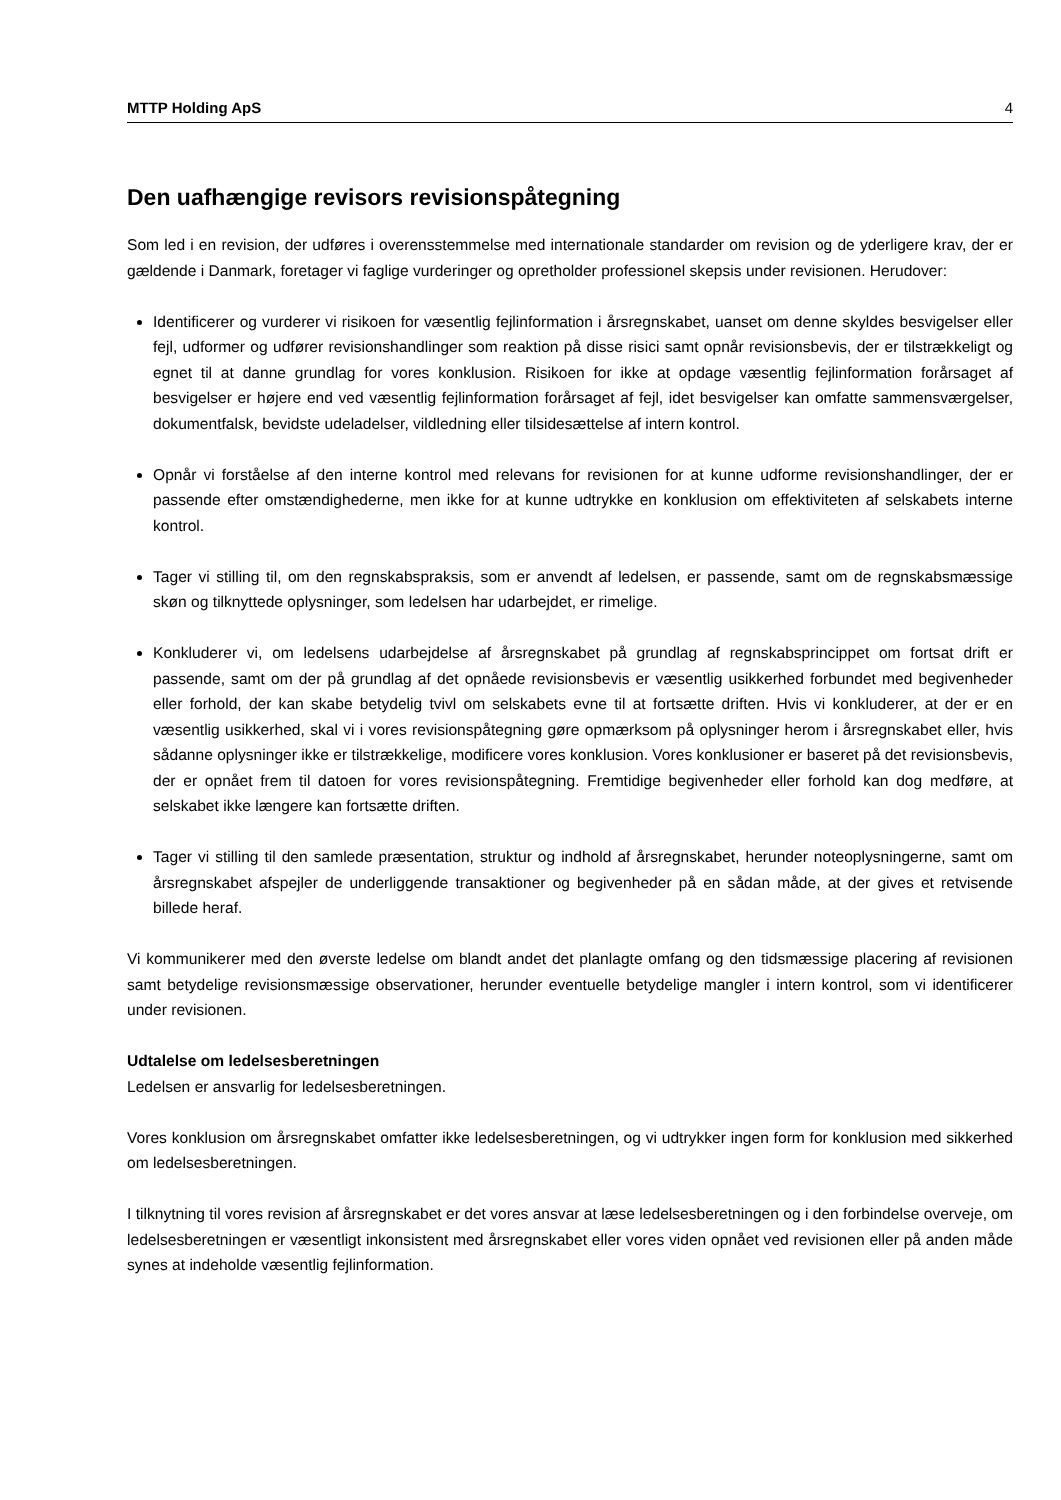MTTP Holding ApS 4
Den uafhængige revisors revisionspåtegning
Som led i en revision, der udføres i overensstemmelse med internationale standarder om revision og de yderligere krav, der er gældende i Danmark, foretager vi faglige vurderinger og opretholder professionel skepsis under revisionen. Herudover:
Identificerer og vurderer vi risikoen for væsentlig fejlinformation i årsregnskabet, uanset om denne skyldes besvigelser eller fejl, udformer og udfører revisionshandlinger som reaktion på disse risici samt opnår revisionsbevis, der er tilstrækkeligt og egnet til at danne grundlag for vores konklusion. Risikoen for ikke at opdage væsentlig fejlinformation forårsaget af besvigelser er højere end ved væsentlig fejlinformation forårsaget af fejl, idet besvigelser kan omfatte sammensværgelser, dokumentfalsk, bevidste udeladelser, vildledning eller tilsidesættelse af intern kontrol.
Opnår vi forståelse af den interne kontrol med relevans for revisionen for at kunne udforme revisionshandlinger, der er passende efter omstændighederne, men ikke for at kunne udtrykke en konklusion om effektiviteten af selskabets interne kontrol.
Tager vi stilling til, om den regnskabspraksis, som er anvendt af ledelsen, er passende, samt om de regnskabsmæssige skøn og tilknyttede oplysninger, som ledelsen har udarbejdet, er rimelige.
Konkluderer vi, om ledelsens udarbejdelse af årsregnskabet på grundlag af regnskabsprincippet om fortsat drift er passende, samt om der på grundlag af det opnåede revisionsbevis er væsentlig usikkerhed forbundet med begivenheder eller forhold, der kan skabe betydelig tvivl om selskabets evne til at fortsætte driften. Hvis vi konkluderer, at der er en væsentlig usikkerhed, skal vi i vores revisionspåtegning gøre opmærksom på oplysninger herom i årsregnskabet eller, hvis sådanne oplysninger ikke er tilstrækkelige, modificere vores konklusion. Vores konklusioner er baseret på det revisionsbevis, der er opnået frem til datoen for vores revisionspåtegning. Fremtidige begivenheder eller forhold kan dog medføre, at selskabet ikke længere kan fortsætte driften.
Tager vi stilling til den samlede præsentation, struktur og indhold af årsregnskabet, herunder noteoplysningerne, samt om årsregnskabet afspejler de underliggende transaktioner og begivenheder på en sådan måde, at der gives et retvisende billede heraf.
Vi kommunikerer med den øverste ledelse om blandt andet det planlagte omfang og den tidsmæssige placering af revisionen samt betydelige revisionsmæssige observationer, herunder eventuelle betydelige mangler i intern kontrol, som vi identificerer under revisionen.
Udtalelse om ledelsesberetningen
Ledelsen er ansvarlig for ledelsesberetningen.
Vores konklusion om årsregnskabet omfatter ikke ledelsesberetningen, og vi udtrykker ingen form for konklusion med sikkerhed om ledelsesberetningen.
I tilknytning til vores revision af årsregnskabet er det vores ansvar at læse ledelsesberetningen og i den forbindelse overveje, om ledelsesberetningen er væsentligt inkonsistent med årsregnskabet eller vores viden opnået ved revisionen eller på anden måde synes at indeholde væsentlig fejlinformation.